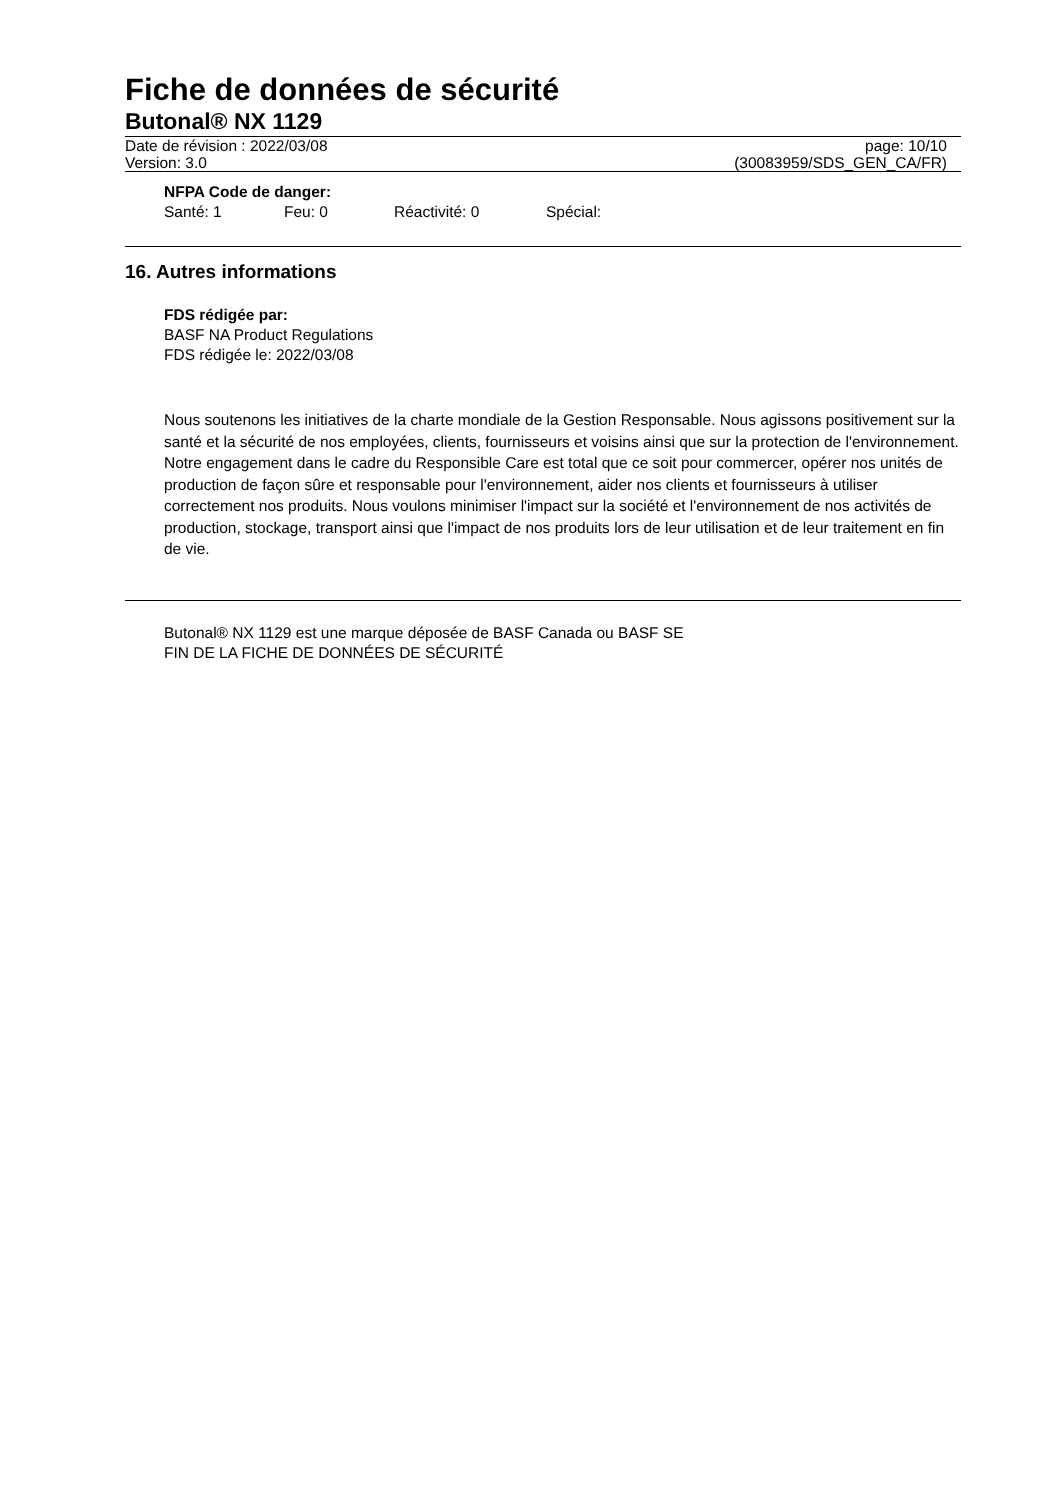Fiche de données de sécurité
Butonal® NX 1129
Date de révision : 2022/03/08 page: 10/10
Version: 3.0 (30083959/SDS_GEN_CA/FR)
NFPA Code de danger:
Santé: 1 Feu: 0 Réactivité: 0 Spécial:
16. Autres informations
FDS rédigée par:
BASF NA Product Regulations
FDS rédigée le: 2022/03/08
Nous soutenons les initiatives de la charte mondiale de la Gestion Responsable. Nous agissons positivement sur la santé et la sécurité de nos employées, clients, fournisseurs et voisins ainsi que sur la protection de l'environnement. Notre engagement dans le cadre du Responsible Care est total que ce soit pour commercer, opérer nos unités de production de façon sûre et responsable pour l'environnement, aider nos clients et fournisseurs à utiliser correctement nos produits. Nous voulons minimiser l'impact sur la société et l'environnement de nos activités de production, stockage, transport ainsi que l'impact de nos produits lors de leur utilisation et de leur traitement en fin de vie.
Butonal® NX 1129 est une marque déposée de BASF Canada ou BASF SE
FIN DE LA FICHE DE DONNÉES DE SÉCURITÉ